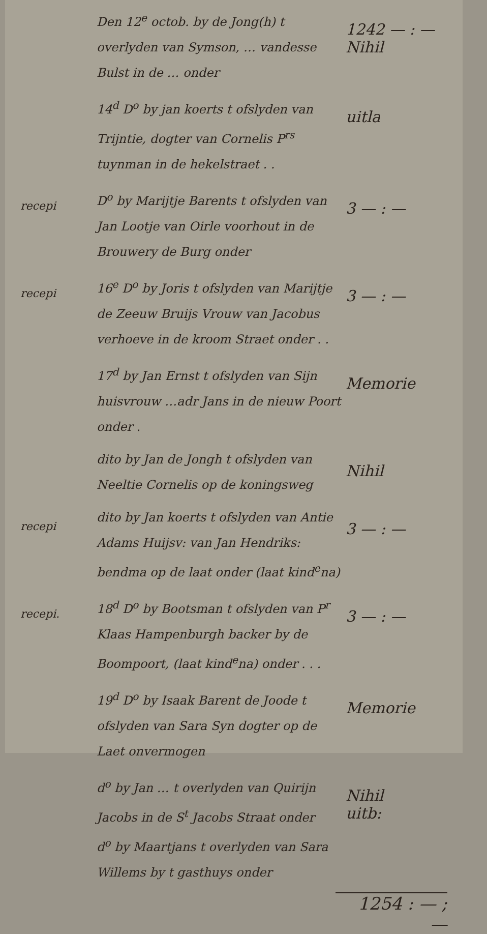Den 12<sup>e</sup> octob. by de Jong(h) t overlyden van Symson, … vandesse Bulst in de … onder
1242 — : —
Nihil
14<sup>d</sup> D<sup>o</sup> by jan koerts t ofslyden van Trijntie, dogter van Cornelis P<sup>rs</sup> tuynman in de hekelstraet . .
uitla
recepi
D<sup>o</sup> by Marijtje Barents t ofslyden van Jan Lootje van Oirle voorhout in de Brouwery de Burg onder
3 — : —
recepi
16<sup>e</sup> D<sup>o</sup> by Joris t ofslyden van Marijtje de Zeeuw Bruijs Vrouw van Jacobus verhoeve in de kroom Straet onder . .
3 — : —
17<sup>d</sup> by Jan Ernst t ofslyden van Sijn huisvrouw …adr Jans in de nieuw Poort onder .
Memorie
dito by Jan de Jongh t ofslyden van Neeltie Cornelis op de koningsweg
Nihil
recepi
dito by Jan koerts t ofslyden van Antie Adams Huijsv: van Jan Hendriks: bendma op de laat onder (laat kind<sup>e</sup>na)
3 — : —
recepi.
18<sup>d</sup> D<sup>o</sup> by Bootsman t ofslyden van P<sup>r</sup> Klaas Hampenburgh backer by de Boompoort, (laat kind<sup>e</sup>na) onder . . .
3 — : —
19<sup>d</sup> D<sup>o</sup> by Isaak Barent de Joode t ofslyden van Sara Syn dogter op de Laet onvermogen
Memorie
d<sup>o</sup> by Jan … t overlyden van Quirijn Jacobs in de S<sup>t</sup> Jacobs Straat onder
d<sup>o</sup> by Maartjans t overlyden van Sara Willems by t gasthuys onder
Nihil
uitb:
1254 : — ; —